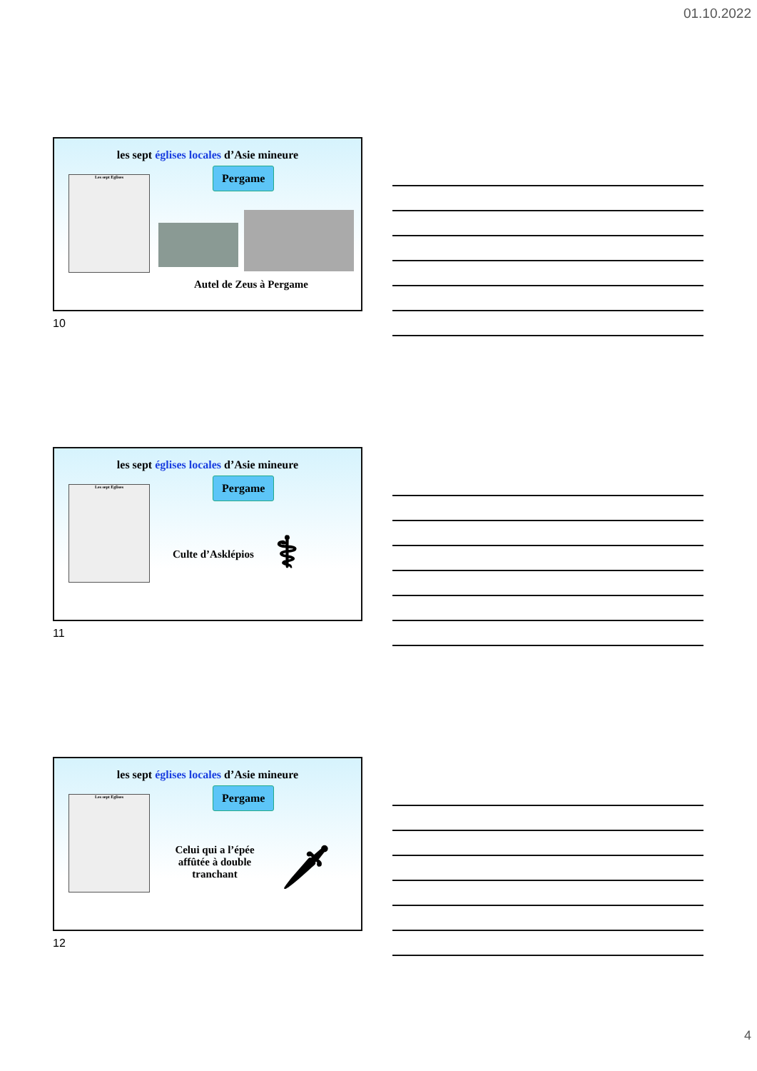01.10.2022
les sept églises locales d’Asie mineure
Les sept Eglises Pergame
Autel de Zeus à Pergame
10
les sept églises locales d’Asie mineure
Les sept Eglises Pergame
Culte d’Asklépios ⚕
11
les sept églises locales d’Asie mineure
Les sept Eglises Pergame
Celui qui a l’épée affûtée à double tranchant
🗡
12
4